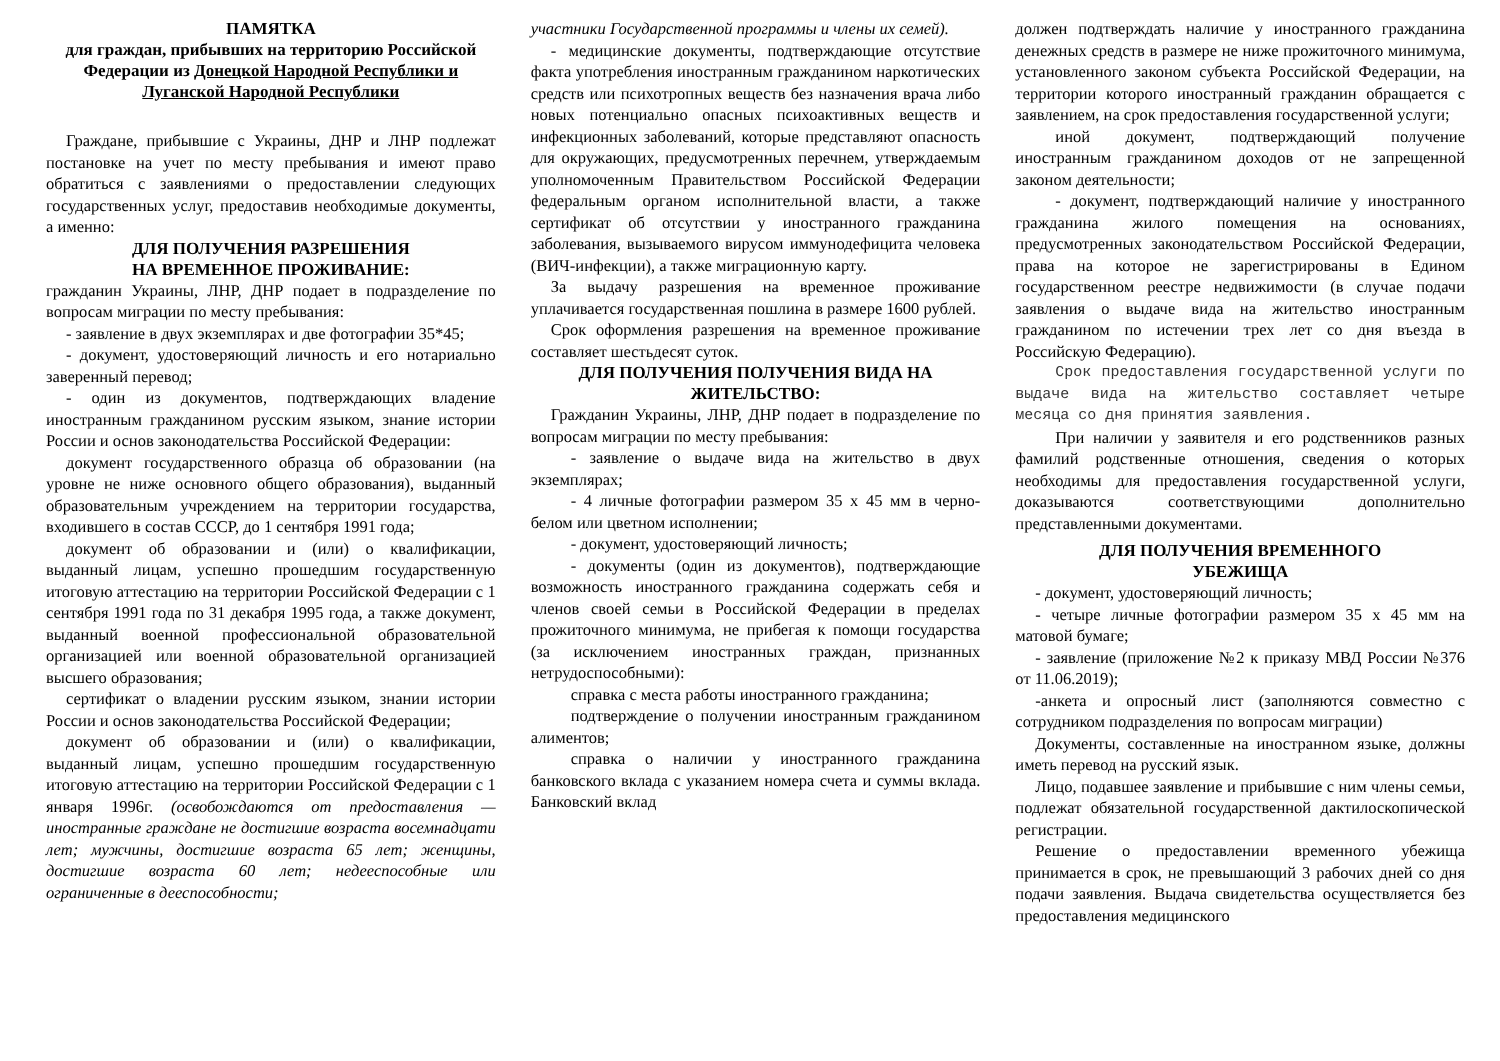ПАМЯТКА
для граждан, прибывших на территорию Российской Федерации из Донецкой Народной Республики и Луганской Народной Республики
Граждане, прибывшие с Украины, ДНР и ЛНР подлежат постановке на учет по месту пребывания и имеют право обратиться с заявлениями о предоставлении следующих государственных услуг, предоставив необходимые документы, а именно:
ДЛЯ ПОЛУЧЕНИЯ РАЗРЕШЕНИЯ
НА ВРЕМЕННОЕ ПРОЖИВАНИЕ:
гражданин Украины, ЛНР, ДНР подает в подразделение по вопросам миграции по месту пребывания:
- заявление в двух экземплярах и две фотографии 35*45;
- документ, удостоверяющий личность и его нотариально заверенный перевод;
- один из документов, подтверждающих владение иностранным гражданином русским языком, знание истории России и основ законодательства Российской Федерации:
документ государственного образца об образовании (на уровне не ниже основного общего образования), выданный образовательным учреждением на территории государства, входившего в состав СССР, до 1 сентября 1991 года;
документ об образовании и (или) о квалификации, выданный лицам, успешно прошедшим государственную итоговую аттестацию на территории Российской Федерации с 1 сентября 1991 года по 31 декабря 1995 года, а также документ, выданный военной профессиональной образовательной организацией или военной образовательной организацией высшего образования;
сертификат о владении русским языком, знании истории России и основ законодательства Российской Федерации;
документ об образовании и (или) о квалификации, выданный лицам, успешно прошедшим государственную итоговую аттестацию на территории Российской Федерации с 1 января 1996г. (освобождаются от предоставления — иностранные граждане не достигшие возраста восемнадцати лет; мужчины, достигшие возраста 65 лет; женщины, достигшие возраста 60 лет; недееспособные или ограниченные в дееспособности;
участники Государственной программы и члены их семей).
- медицинские документы, подтверждающие отсутствие факта употребления иностранным гражданином наркотических средств или психотропных веществ без назначения врача либо новых потенциально опасных психоактивных веществ и инфекционных заболеваний, которые представляют опасность для окружающих, предусмотренных перечнем, утверждаемым уполномоченным Правительством Российской Федерации федеральным органом исполнительной власти, а также сертификат об отсутствии у иностранного гражданина заболевания, вызываемого вирусом иммунодефицита человека (ВИЧ-инфекции), а также миграционную карту.
За выдачу разрешения на временное проживание уплачивается государственная пошлина в размере 1600 рублей.
Срок оформления разрешения на временное проживание составляет шестьдесят суток.
ДЛЯ ПОЛУЧЕНИЯ ПОЛУЧЕНИЯ ВИДА НА ЖИТЕЛЬСТВО:
Гражданин Украины, ЛНР, ДНР подает в подразделение по вопросам миграции по месту пребывания:
- заявление о выдаче вида на жительство в двух экземплярах;
- 4 личные фотографии размером 35 х 45 мм в черно-белом или цветном исполнении;
- документ, удостоверяющий личность;
- документы (один из документов), подтверждающие возможность иностранного гражданина содержать себя и членов своей семьи в Российской Федерации в пределах прожиточного минимума, не прибегая к помощи государства (за исключением иностранных граждан, признанных нетрудоспособными):
справка с места работы иностранного гражданина;
подтверждение о получении иностранным гражданином алиментов;
справка о наличии у иностранного гражданина банковского вклада с указанием номера счета и суммы вклада. Банковский вклад
должен подтверждать наличие у иностранного гражданина денежных средств в размере не ниже прожиточного минимума, установленного законом субъекта Российской Федерации, на территории которого иностранный гражданин обращается с заявлением, на срок предоставления государственной услуги;
иной документ, подтверждающий получение иностранным гражданином доходов от не запрещенной законом деятельности;
- документ, подтверждающий наличие у иностранного гражданина жилого помещения на основаниях, предусмотренных законодательством Российской Федерации, права на которое не зарегистрированы в Едином государственном реестре недвижимости (в случае подачи заявления о выдаче вида на жительство иностранным гражданином по истечении трех лет со дня въезда в Российскую Федерацию).
Срок предоставления государственной услуги по выдаче вида на жительство составляет четыре месяца со дня принятия заявления.
При наличии у заявителя и его родственников разных фамилий родственные отношения, сведения о которых необходимы для предоставления государственной услуги, доказываются соответствующими дополнительно представленными документами.
ДЛЯ ПОЛУЧЕНИЯ ВРЕМЕННОГО
УБЕЖИЩА
- документ, удостоверяющий личность;
- четыре личные фотографии размером 35 х 45 мм на матовой бумаге;
- заявление (приложение №2 к приказу МВД России №376 от 11.06.2019);
-анкета и опросный лист (заполняются совместно с сотрудником подразделения по вопросам миграции)
Документы, составленные на иностранном языке, должны иметь перевод на русский язык.
Лицо, подавшее заявление и прибывшие с ним члены семьи, подлежат обязательной государственной дактилоскопической регистрации.
Решение о предоставлении временного убежища принимается в срок, не превышающий 3 рабочих дней со дня подачи заявления. Выдача свидетельства осуществляется без предоставления медицинского